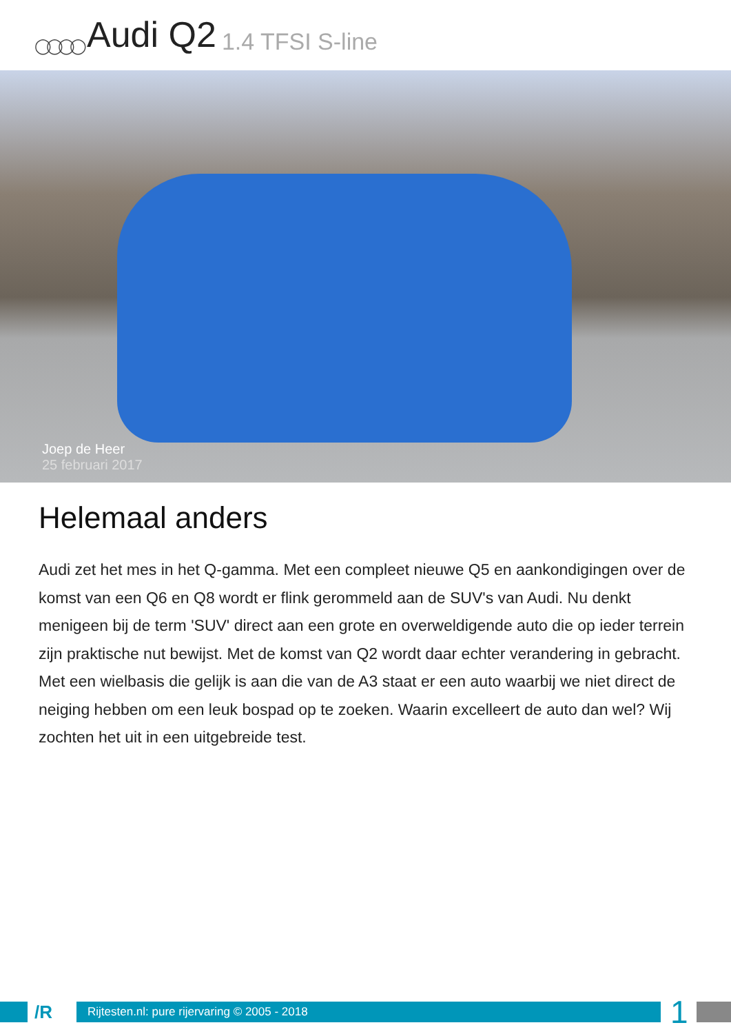◯◯◯◯ Audi Q2 1.4 TFSI S-line
Joep de Heer
25 februari 2017
Helemaal anders
Audi zet het mes in het Q-gamma. Met een compleet nieuwe Q5 en aankondigingen over de komst van een Q6 en Q8 wordt er flink gerommeld aan de SUV's van Audi. Nu denkt menigeen bij de term 'SUV' direct aan een grote en overweldigende auto die op ieder terrein zijn praktische nut bewijst. Met de komst van Q2 wordt daar echter verandering in gebracht. Met een wielbasis die gelijk is aan die van de A3 staat er een auto waarbij we niet direct de neiging hebben om een leuk bospad op te zoeken. Waarin excelleert de auto dan wel? Wij zochten het uit in een uitgebreide test.
/R
Rijtesten.nl: pure rijervaring © 2005 - 2018
1